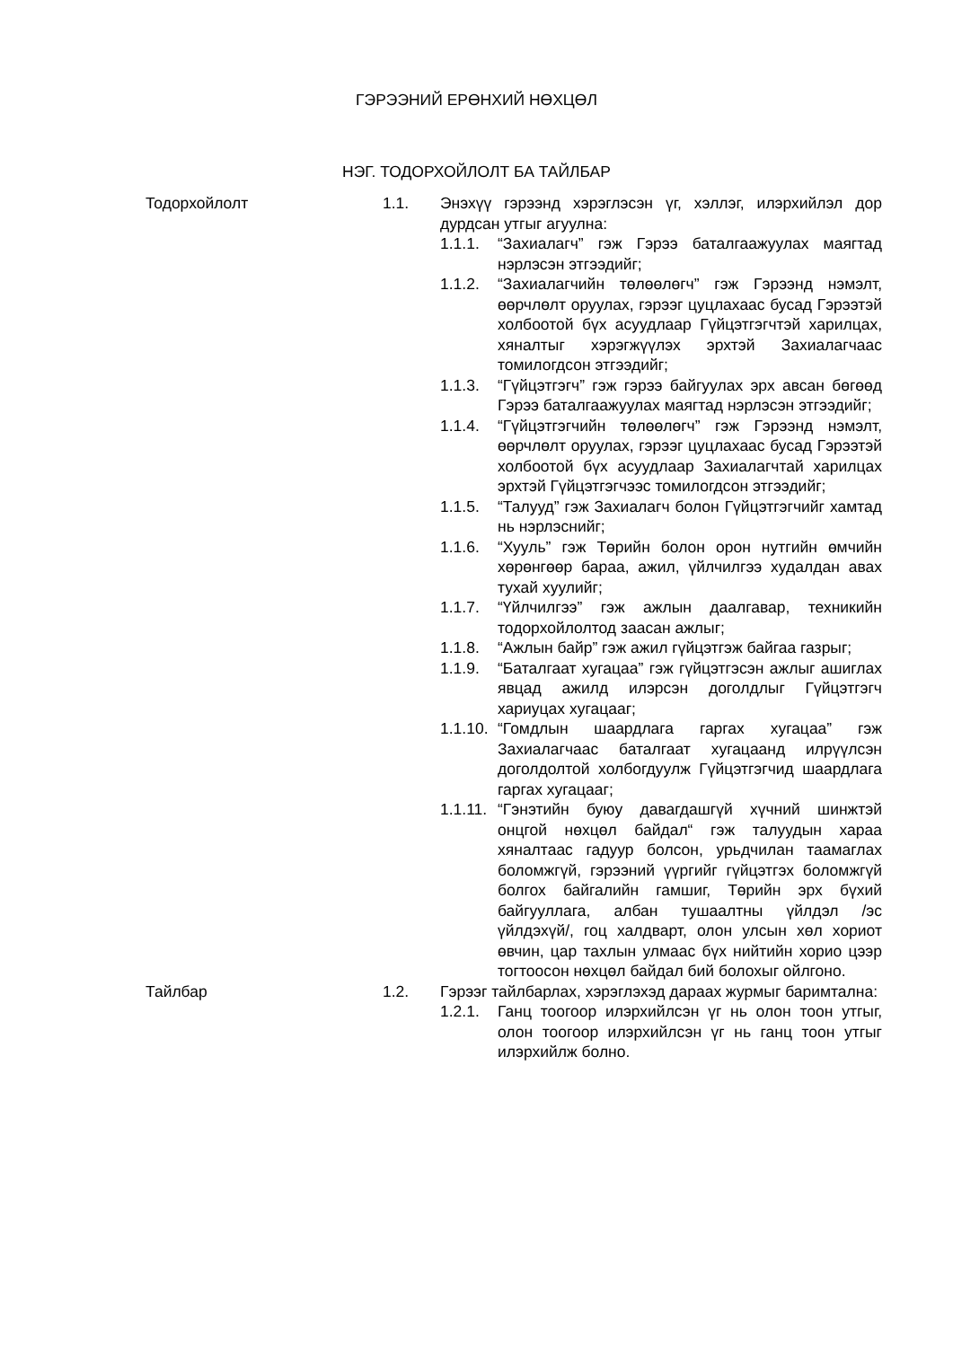ГЭРЭЭНИЙ ЕРӨНХИЙ НӨХЦӨЛ
НЭГ. ТОДОРХОЙЛОЛТ БА ТАЙЛБАР
Тодорхойлолт 1.1. Энэхүү гэрээнд хэрэглэсэн үг, хэллэг, илэрхийлэл дор дурдсан утгыг агуулна:
1.1.1. “Захиалагч” гэж Гэрээ баталгаажуулах маягтад нэрлэсэн этгээдийг;
1.1.2. “Захиалагчийн төлөөлөгч” гэж Гэрээнд нэмэлт, өөрчлөлт оруулах, гэрээг цуцлахаас бусад Гэрээтэй холбоотой бүх асуудлаар Гүйцэтгэгчтэй харилцах, хяналтыг хэрэгжүүлэх эрхтэй Захиалагчаас томилогдсон этгээдийг;
1.1.3. “Гүйцэтгэгч” гэж гэрээ байгуулах эрх авсан бөгөөд Гэрээ баталгаажуулах маягтад нэрлэсэн этгээдийг;
1.1.4. “Гүйцэтгэгчийн төлөөлөгч” гэж Гэрээнд нэмэлт, өөрчлөлт оруулах, гэрээг цуцлахаас бусад Гэрээтэй холбоотой бүх асуудлаар Захиалагчтай харилцах эрхтэй Гүйцэтгэгчээс томилогдсон этгээдийг;
1.1.5. “Талууд” гэж Захиалагч болон Гүйцэтгэгчийг хамтад нь нэрлэснийг;
1.1.6. “Хууль” гэж Төрийн болон орон нутгийн өмчийн хөрөнгөөр бараа, ажил, үйлчилгээ худалдан авах тухай хуулийг;
1.1.7. “Үйлчилгээ” гэж ажлын даалгавар, техникийн тодорхойлолтод заасан ажлыг;
1.1.8. “Ажлын байр” гэж ажил гүйцэтгэж байгаа газрыг;
1.1.9. “Баталгаат хугацаа” гэж гүйцэтгэсэн ажлыг ашиглах явцад ажилд илэрсэн доголдлыг Гүйцэтгэгч хариуцах хугацааг;
1.1.10.
“Гомдлын шаардлага гаргах хугацаа” гэж Захиалагчаас баталгаат хугацаанд илрүүлсэн доголдолтой холбогдуулж Гүйцэтгэгчид шаардлага гаргах хугацааг;
1.1.11.
“Гэнэтийн буюу давагдашгүй хүчний шинжтэй онцгой нөхцөл байдал“ гэж талуудын хараа хяналтаас гадуур болсон, урьдчилан таамаглах боломжгүй, гэрээний үүргийг гүйцэтгэх боломжгүй болгох байгалийн гамшиг, Төрийн эрх бүхий байгууллага, албан тушаалтны үйлдэл /эс үйлдэхүй/, гоц халдварт, олон улсын хөл хориот өвчин, цар тахлын улмаас бүх нийтийн хорио цээр тогтоосон нөхцөл байдал бий болохыг ойлгоно.
Тайлбар 1.2. Гэрээг тайлбарлах, хэрэглэхэд дараах журмыг баримтална:
1.2.1. Ганц тоогоор илэрхийлсэн үг нь олон тоон утгыг, олон тоогоор илэрхийлсэн үг нь ганц тоон утгыг илэрхийлж болно.